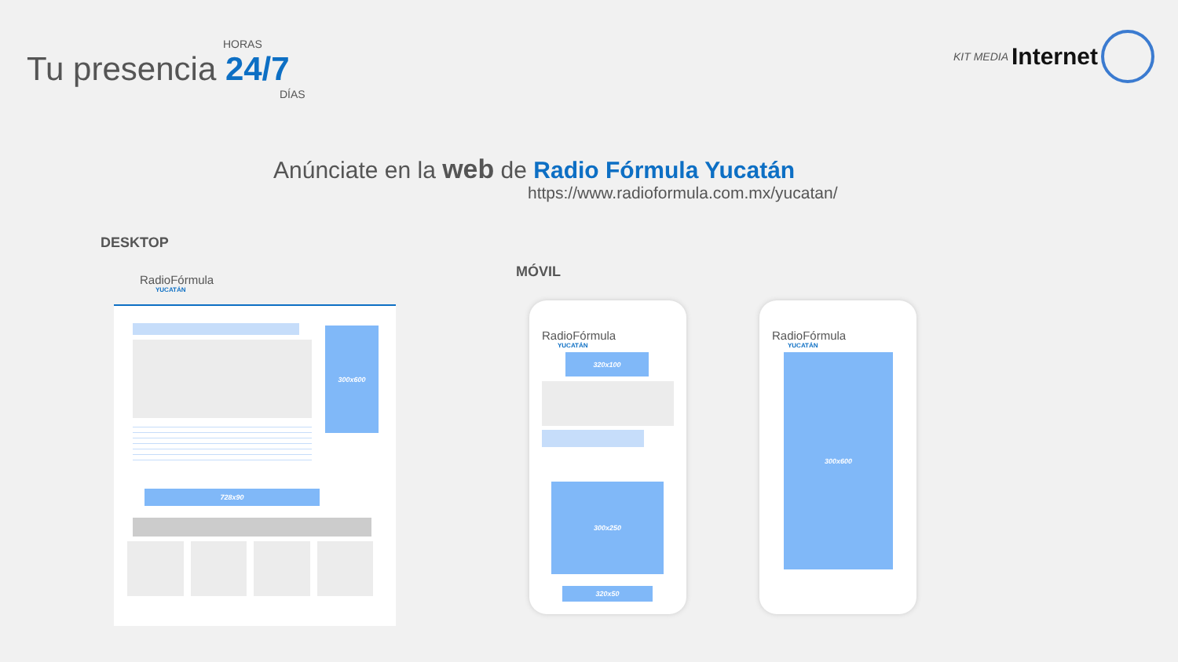HORAS
Tu presencia 24/7
DÍAS
KIT MEDIA Internet
Anúnciate en la web de Radio Fórmula Yucatán
https://www.radioformula.com.mx/yucatan/
DESKTOP
MÓVIL
RadioFórmula
YUCATÁN
300x600
728x90
RadioFórmula
YUCATÁN
320x100
300x250
320x50
RadioFórmula
YUCATÁN
300x600